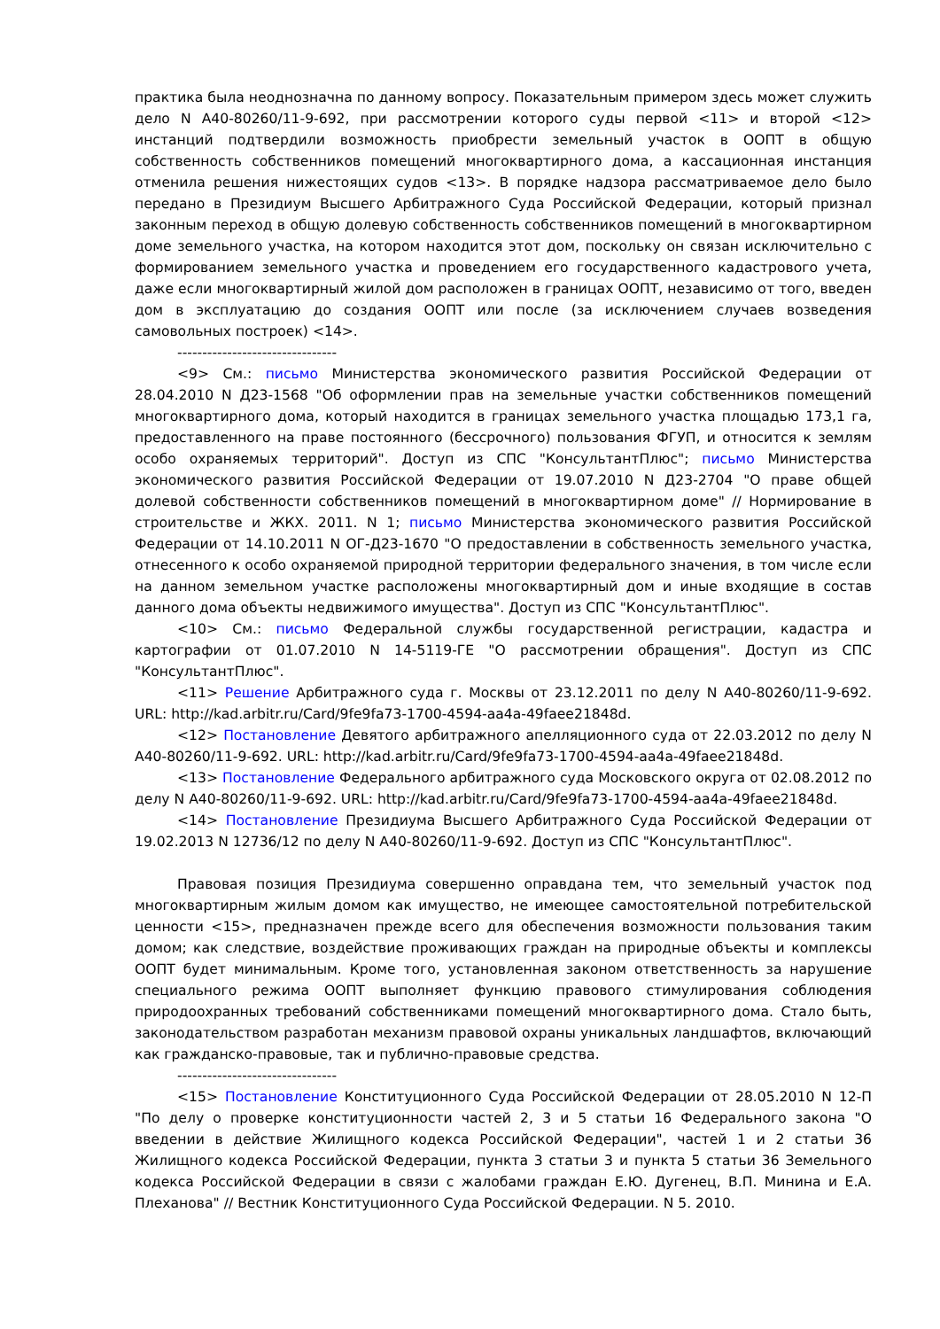практика была неоднозначна по данному вопросу. Показательным примером здесь может служить дело N А40-80260/11-9-692, при рассмотрении которого суды первой <11> и второй <12> инстанций подтвердили возможность приобрести земельный участок в ООПТ в общую собственность собственников помещений многоквартирного дома, а кассационная инстанция отменила решения нижестоящих судов <13>. В порядке надзора рассматриваемое дело было передано в Президиум Высшего Арбитражного Суда Российской Федерации, который признал законным переход в общую долевую собственность собственников помещений в многоквартирном доме земельного участка, на котором находится этот дом, поскольку он связан исключительно с формированием земельного участка и проведением его государственного кадастрового учета, даже если многоквартирный жилой дом расположен в границах ООПТ, независимо от того, введен дом в эксплуатацию до создания ООПТ или после (за исключением случаев возведения самовольных построек) <14>.
--------------------------------
<9> См.: письмо Министерства экономического развития Российской Федерации от 28.04.2010 N Д23-1568 "Об оформлении прав на земельные участки собственников помещений многоквартирного дома, который находится в границах земельного участка площадью 173,1 га, предоставленного на праве постоянного (бессрочного) пользования ФГУП, и относится к землям особо охраняемых территорий". Доступ из СПС "КонсультантПлюс"; письмо Министерства экономического развития Российской Федерации от 19.07.2010 N Д23-2704 "О праве общей долевой собственности собственников помещений в многоквартирном доме" // Нормирование в строительстве и ЖКХ. 2011. N 1; письмо Министерства экономического развития Российской Федерации от 14.10.2011 N ОГ-Д23-1670 "О предоставлении в собственность земельного участка, отнесенного к особо охраняемой природной территории федерального значения, в том числе если на данном земельном участке расположены многоквартирный дом и иные входящие в состав данного дома объекты недвижимого имущества". Доступ из СПС "КонсультантПлюс".
<10> См.: письмо Федеральной службы государственной регистрации, кадастра и картографии от 01.07.2010 N 14-5119-ГЕ "О рассмотрении обращения". Доступ из СПС "КонсультантПлюс".
<11> Решение Арбитражного суда г. Москвы от 23.12.2011 по делу N А40-80260/11-9-692. URL: http://kad.arbitr.ru/Card/9fe9fa73-1700-4594-aa4a-49faee21848d.
<12> Постановление Девятого арбитражного апелляционного суда от 22.03.2012 по делу N А40-80260/11-9-692. URL: http://kad.arbitr.ru/Card/9fe9fa73-1700-4594-aa4a-49faee21848d.
<13> Постановление Федерального арбитражного суда Московского округа от 02.08.2012 по делу N А40-80260/11-9-692. URL: http://kad.arbitr.ru/Card/9fe9fa73-1700-4594-aa4a-49faee21848d.
<14> Постановление Президиума Высшего Арбитражного Суда Российской Федерации от 19.02.2013 N 12736/12 по делу N А40-80260/11-9-692. Доступ из СПС "КонсультантПлюс".
Правовая позиция Президиума совершенно оправдана тем, что земельный участок под многоквартирным жилым домом как имущество, не имеющее самостоятельной потребительской ценности <15>, предназначен прежде всего для обеспечения возможности пользования таким домом; как следствие, воздействие проживающих граждан на природные объекты и комплексы ООПТ будет минимальным. Кроме того, установленная законом ответственность за нарушение специального режима ООПТ выполняет функцию правового стимулирования соблюдения природоохранных требований собственниками помещений многоквартирного дома. Стало быть, законодательством разработан механизм правовой охраны уникальных ландшафтов, включающий как гражданско-правовые, так и публично-правовые средства.
--------------------------------
<15> Постановление Конституционного Суда Российской Федерации от 28.05.2010 N 12-П "По делу о проверке конституционности частей 2, 3 и 5 статьи 16 Федерального закона "О введении в действие Жилищного кодекса Российской Федерации", частей 1 и 2 статьи 36 Жилищного кодекса Российской Федерации, пункта 3 статьи 3 и пункта 5 статьи 36 Земельного кодекса Российской Федерации в связи с жалобами граждан Е.Ю. Дугенец, В.П. Минина и Е.А. Плеханова" // Вестник Конституционного Суда Российской Федерации. N 5. 2010.